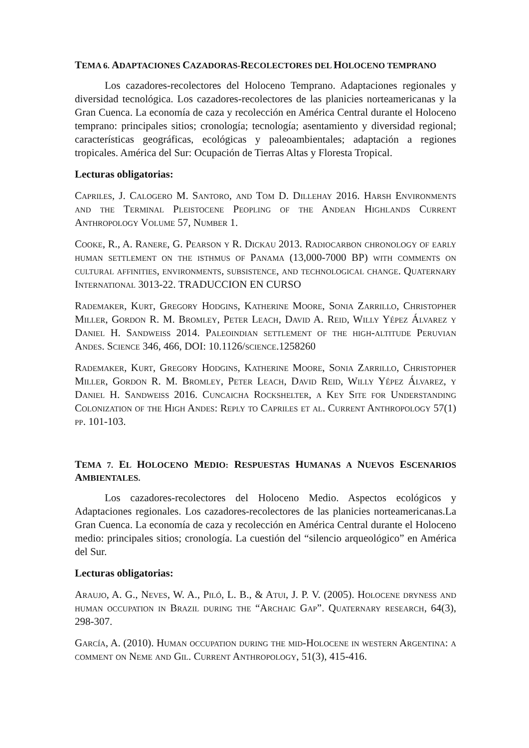TEMA 6. ADAPTACIONES CAZADORAS-RECOLECTORES DEL HOLOCENO TEMPRANO
Los cazadores-recolectores del Holoceno Temprano. Adaptaciones regionales y diversidad tecnológica. Los cazadores-recolectores de las planicies norteamericanas y la Gran Cuenca. La economía de caza y recolección en América Central durante el Holoceno temprano: principales sitios; cronología; tecnología; asentamiento y diversidad regional; características geográficas, ecológicas y paleoambientales; adaptación a regiones tropicales. América del Sur: Ocupación de Tierras Altas y Floresta Tropical.
Lecturas obligatorias:
Capriles, J. Calogero M. Santoro, and Tom D. Dillehay 2016. Harsh Environments and the Terminal Pleistocene Peopling of the Andean Highlands Current Anthropology Volume 57, Number 1.
Cooke, R., A. Ranere, G. Pearson y R. Dickau 2013. Radiocarbon chronology of early human settlement on the isthmus of Panama (13,000-7000 BP) with comments on cultural affinities, environments, subsistence, and technological change. Quaternary International 3013-22. TRADUCCION EN CURSO
Rademaker, Kurt, Gregory Hodgins, Katherine Moore, Sonia Zarrillo, Christopher Miller, Gordon R. M. Bromley, Peter Leach, David A. Reid, Willy Yépez Álvarez y Daniel H. Sandweiss 2014. Paleoindian settlement of the high-altitude Peruvian Andes. Science 346, 466, DOI: 10.1126/science.1258260
Rademaker, Kurt, Gregory Hodgins, Katherine Moore, Sonia Zarrillo, Christopher Miller, Gordon R. M. Bromley, Peter Leach, David Reid, Willy Yépez Álvarez, y Daniel H. Sandweiss 2016. Cuncaicha Rockshelter, a Key Site for Understanding Colonization of the High Andes: Reply to Capriles et al. Current Anthropology 57(1) pp. 101-103.
TEMA 7. EL HOLOCENO MEDIO: RESPUESTAS HUMANAS A NUEVOS ESCENARIOS AMBIENTALES.
Los cazadores-recolectores del Holoceno Medio. Aspectos ecológicos y Adaptaciones regionales. Los cazadores-recolectores de las planicies norteamericanas.La Gran Cuenca. La economía de caza y recolección en América Central durante el Holoceno medio: principales sitios; cronología. La cuestión del “silencio arqueológico” en América del Sur.
Lecturas obligatorias:
Araujo, A. G., Neves, W. A., Piló, L. B., & Atui, J. P. V. (2005). Holocene dryness and human occupation in Brazil during the “Archaic Gap”. Quaternary research, 64(3), 298-307.
García, A. (2010). Human occupation during the mid-Holocene in western Argentina: a comment on Neme and Gil. Current Anthropology, 51(3), 415-416.